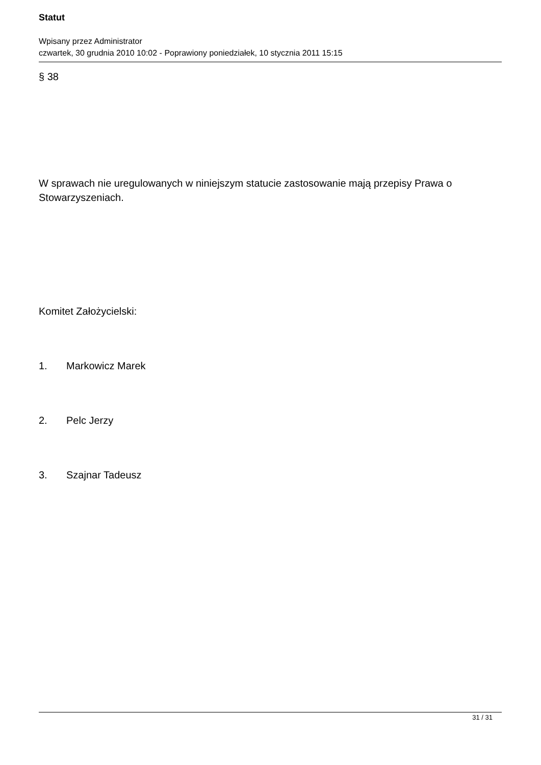Statut
Wpisany przez Administrator
czwartek, 30 grudnia 2010 10:02 - Poprawiony poniedziałek, 10 stycznia 2011 15:15
§ 38
W sprawach nie uregulowanych w niniejszym statucie zastosowanie mają przepisy Prawa o Stowarzyszeniach.
Komitet Założycielski:
1. Markowicz Marek
2. Pelc Jerzy
3. Szajnar Tadeusz
31 / 31